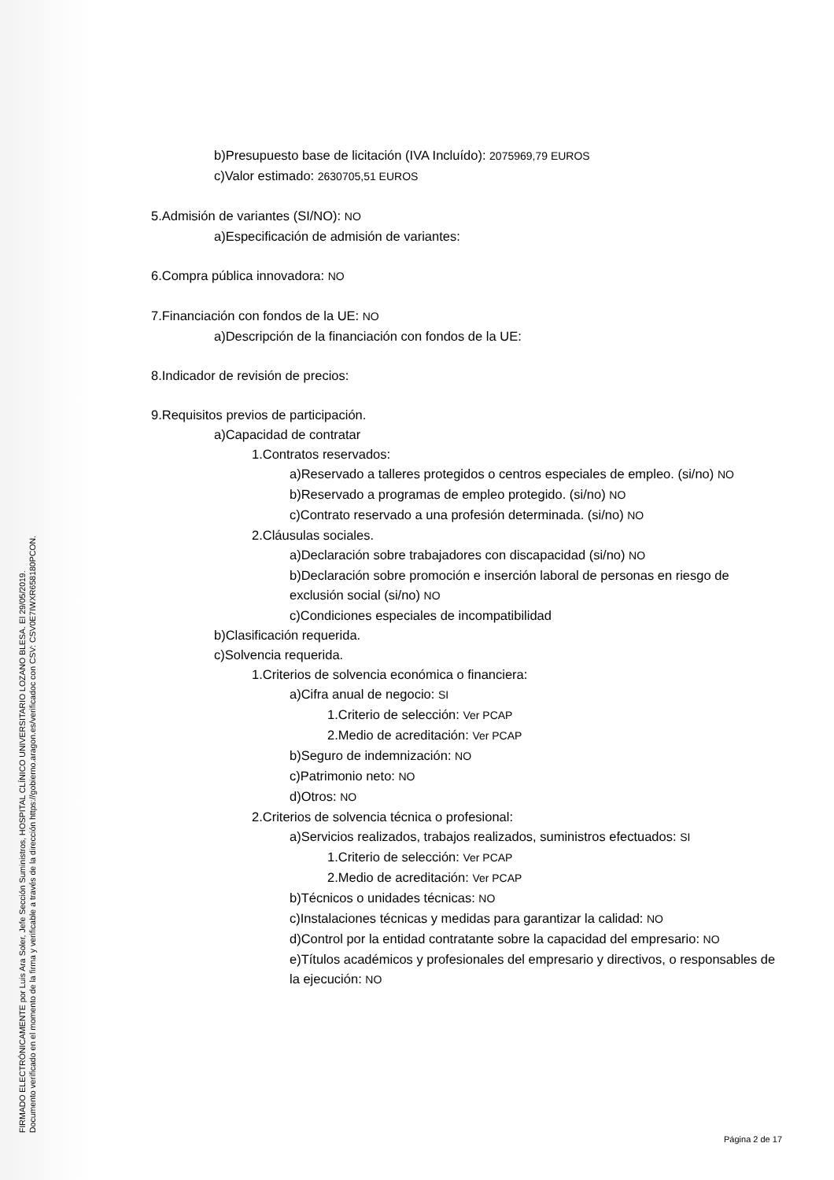FIRMADO ELECTRÓNICAMENTE por Luis Ara Soler, Jefe Sección Suministros, HOSPITAL CLÍNICO UNIVERSITARIO LOZANO BLESA. El 29/05/2019.
Documento verificado en el momento de la firma y verificable a través de la dirección https://gobierno.aragon.es/verificadoc con CSV: CSV0E7IWXR658180PCON.
b)Presupuesto base de licitación (IVA Incluído): 2075969,79 EUROS
c)Valor estimado: 2630705,51 EUROS
5.Admisión de variantes (SI/NO): NO
a)Especificación de admisión de variantes:
6.Compra pública innovadora: NO
7.Financiación con fondos de la UE: NO
a)Descripción de la financiación con fondos de la UE:
8.Indicador de revisión de precios:
9.Requisitos previos de participación.
a)Capacidad de contratar
1.Contratos reservados:
a)Reservado a talleres protegidos o centros especiales de empleo. (si/no) NO
b)Reservado a programas de empleo protegido. (si/no) NO
c)Contrato reservado a una profesión determinada. (si/no) NO
2.Cláusulas sociales.
a)Declaración sobre trabajadores con discapacidad (si/no) NO
b)Declaración sobre promoción e inserción laboral de personas en riesgo de exclusión social (si/no) NO
c)Condiciones especiales de incompatibilidad
b)Clasificación requerida.
c)Solvencia requerida.
1.Criterios de solvencia económica o financiera:
a)Cifra anual de negocio: SI
1.Criterio de selección: Ver PCAP
2.Medio de acreditación: Ver PCAP
b)Seguro de indemnización: NO
c)Patrimonio neto: NO
d)Otros: NO
2.Criterios de solvencia técnica o profesional:
a)Servicios realizados, trabajos realizados, suministros efectuados: SI
1.Criterio de selección: Ver PCAP
2.Medio de acreditación: Ver PCAP
b)Técnicos o unidades técnicas: NO
c)Instalaciones técnicas y medidas para garantizar la calidad: NO
d)Control por la entidad contratante sobre la capacidad del empresario: NO
e)Títulos académicos y profesionales del empresario y directivos, o responsables de la ejecución: NO
Página 2 de 17